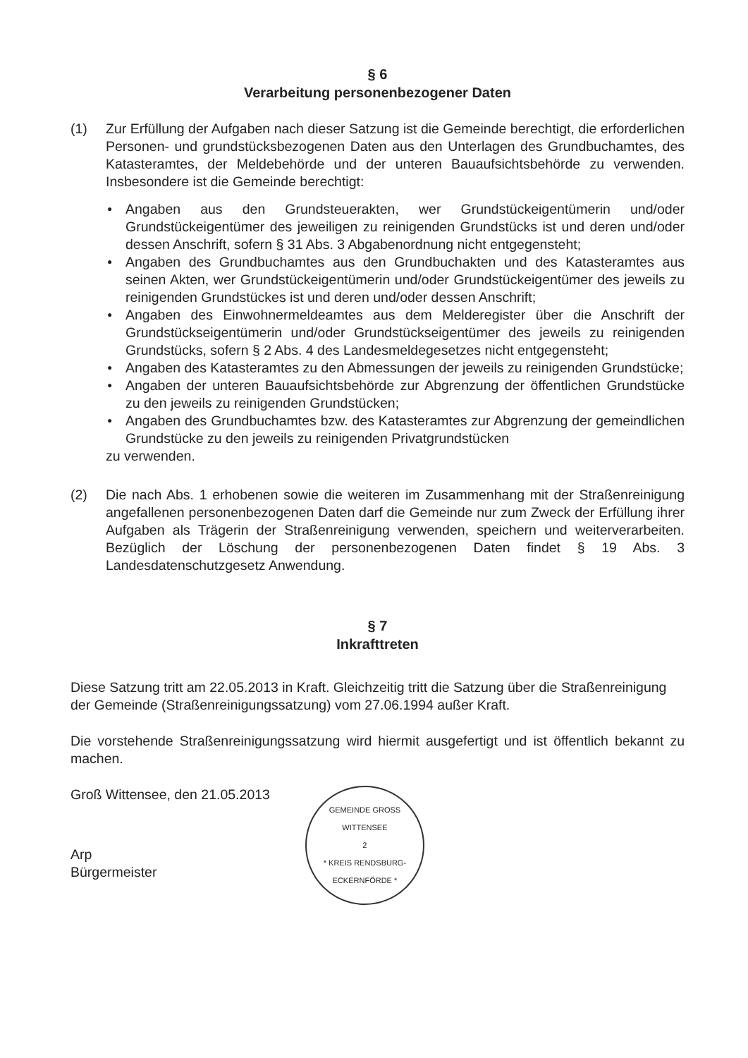§ 6
Verarbeitung personenbezogener Daten
(1) Zur Erfüllung der Aufgaben nach dieser Satzung ist die Gemeinde berechtigt, die erforderlichen Personen- und grundstücksbezogenen Daten aus den Unterlagen des Grundbuchamtes, des Katasteramtes, der Meldebehörde und der unteren Bauaufsichtsbehörde zu verwenden. Insbesondere ist die Gemeinde berechtigt:
● Angaben aus den Grundsteuerakten, wer Grundstückeigentümerin und/oder Grundstückeigentümer des jeweiligen zu reinigenden Grundstücks ist und deren und/oder dessen Anschrift, sofern § 31 Abs. 3 Abgabenordnung nicht entgegensteht;
● Angaben des Grundbuchamtes aus den Grundbuchakten und des Katasteramtes aus seinen Akten, wer Grundstückeigentümerin und/oder Grundstückeigentümer des jeweils zu reinigenden Grundstückes ist und deren und/oder dessen Anschrift;
● Angaben des Einwohnermeldeamtes aus dem Melderegister über die Anschrift der Grundstückseigentümerin und/oder Grundstückseigentümer des jeweils zu reinigenden Grundstücks, sofern § 2 Abs. 4 des Landesmeldegesetzes nicht entgegensteht;
● Angaben des Katasteramtes zu den Abmessungen der jeweils zu reinigenden Grundstücke;
● Angaben der unteren Bauaufsichtsbehörde zur Abgrenzung der öffentlichen Grundstücke zu den jeweils zu reinigenden Grundstücken;
● Angaben des Grundbuchamtes bzw. des Katasteramtes zur Abgrenzung der gemeindlichen Grundstücke zu den jeweils zu reinigenden Privatgrundstücken
zu verwenden.
(2) Die nach Abs. 1 erhobenen sowie die weiteren im Zusammenhang mit der Straßenreinigung angefallenen personenbezogenen Daten darf die Gemeinde nur zum Zweck der Erfüllung ihrer Aufgaben als Trägerin der Straßenreinigung verwenden, speichern und weiterverarbeiten. Bezüglich der Löschung der personenbezogenen Daten findet § 19 Abs. 3 Landesdatenschutzgesetz Anwendung.
§ 7
Inkrafttreten
Diese Satzung tritt am 22.05.2013 in Kraft. Gleichzeitig tritt die Satzung über die Straßenreinigung der Gemeinde (Straßenreinigungssatzung) vom 27.06.1994 außer Kraft.
Die vorstehende Straßenreinigungssatzung wird hiermit ausgefertigt und ist öffentlich bekannt zu machen.
Groß Wittensee, den 21.05.2013
Arp
Bürgermeister
GEMEINDE GROSS WITTENSEE
2
* KREIS RENDSBURG-ECKERNFÖRDE *